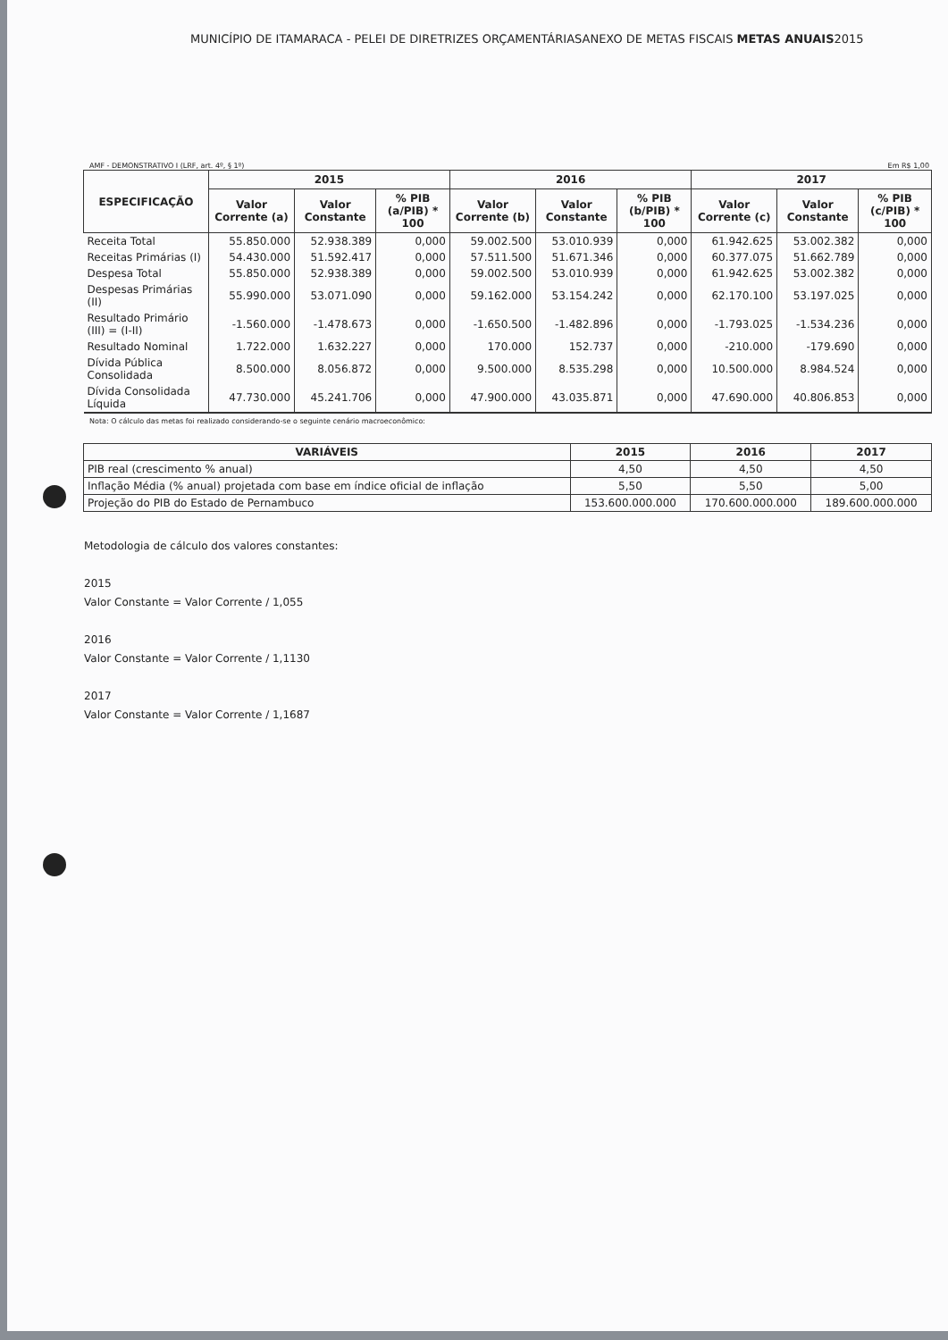MUNICÍPIO DE ITAMARACA - PELEI DE DIRETRIZES ORÇAMENTÁRIASANEXO DE METAS FISCAIS METAS ANUAIS2015
AMF - DEMONSTRATIVO I (LRF, art. 4º, § 1º) Em R$ 1,00
| ESPECIFICAÇÃO | 2015 | | | 2016 | | | 2017 | | |
| --- | --- | --- | --- | --- | --- | --- | --- | --- | --- |
| | Valor Corrente (a) | Valor Constante | % PIB (a/PIB) * 100 | Valor Corrente (b) | Valor Constante | % PIB (b/PIB) * 100 | Valor Corrente (c) | Valor Constante | % PIB (c/PIB) * 100 |
| Receita Total | 55.850.000 | 52.938.389 | 0,000 | 59.002.500 | 53.010.939 | 0,000 | 61.942.625 | 53.002.382 | 0,000 |
| Receitas Primárias (I) | 54.430.000 | 51.592.417 | 0,000 | 57.511.500 | 51.671.346 | 0,000 | 60.377.075 | 51.662.789 | 0,000 |
| Despesa Total | 55.850.000 | 52.938.389 | 0,000 | 59.002.500 | 53.010.939 | 0,000 | 61.942.625 | 53.002.382 | 0,000 |
| Despesas Primárias (II) | 55.990.000 | 53.071.090 | 0,000 | 59.162.000 | 53.154.242 | 0,000 | 62.170.100 | 53.197.025 | 0,000 |
| Resultado Primário (III) = (I-II) | -1.560.000 | -1.478.673 | 0,000 | -1.650.500 | -1.482.896 | 0,000 | -1.793.025 | -1.534.236 | 0,000 |
| Resultado Nominal | 1.722.000 | 1.632.227 | 0,000 | 170.000 | 152.737 | 0,000 | -210.000 | -179.690 | 0,000 |
| Dívida Pública Consolidada | 8.500.000 | 8.056.872 | 0,000 | 9.500.000 | 8.535.298 | 0,000 | 10.500.000 | 8.984.524 | 0,000 |
| Dívida Consolidada Líquida | 47.730.000 | 45.241.706 | 0,000 | 47.900.000 | 43.035.871 | 0,000 | 47.690.000 | 40.806.853 | 0,000 |
Nota: O cálculo das metas foi realizado considerando-se o seguinte cenário macroeconômico:
| VARIÁVEIS | 2015 | 2016 | 2017 |
| --- | --- | --- | --- |
| PIB real (crescimento % anual) | 4,50 | 4,50 | 4,50 |
| Inflação Média (% anual) projetada com base em índice oficial de inflação | 5,50 | 5,50 | 5,00 |
| Projeção do PIB do Estado de Pernambuco | 153.600.000.000 | 170.600.000.000 | 189.600.000.000 |
Metodologia de cálculo dos valores constantes:
2015
Valor Constante = Valor Corrente / 1,055
2016
Valor Constante = Valor Corrente / 1,1130
2017
Valor Constante = Valor Corrente / 1,1687